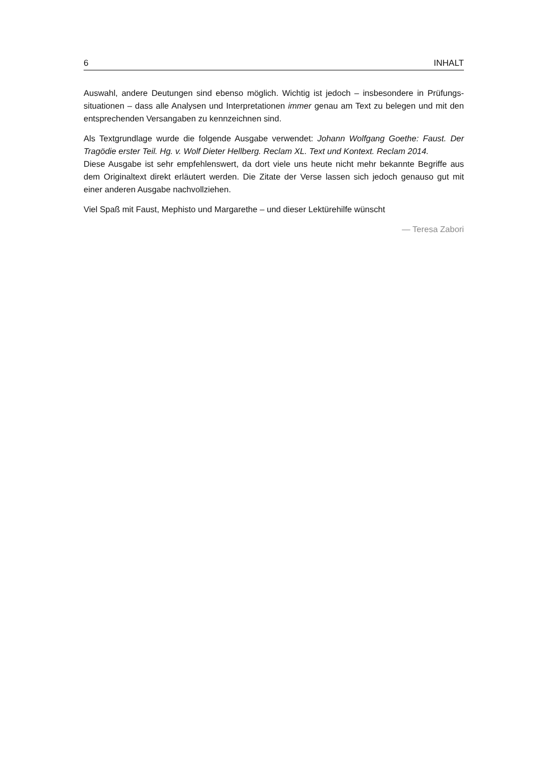6 INHALT
Auswahl, andere Deutungen sind ebenso möglich. Wichtig ist jedoch – insbesondere in Prüfungs­situationen – dass alle Analysen und Interpretationen immer genau am Text zu belegen und mit den entsprechenden Versangaben zu kennzeichnen sind.
Als Textgrundlage wurde die folgende Ausgabe verwendet: Johann Wolfgang Goethe: Faust. Der Tragödie erster Teil. Hg. v. Wolf Dieter Hellberg. Reclam XL. Text und Kontext. Reclam 2014.
Diese Ausgabe ist sehr empfehlenswert, da dort viele uns heute nicht mehr bekannte Begriffe aus dem Originaltext direkt erläutert werden. Die Zitate der Verse lassen sich jedoch genauso gut mit einer anderen Ausgabe nachvollziehen.
Viel Spaß mit Faust, Mephisto und Margarethe – und dieser Lektürehilfe wünscht
— Teresa Zabori